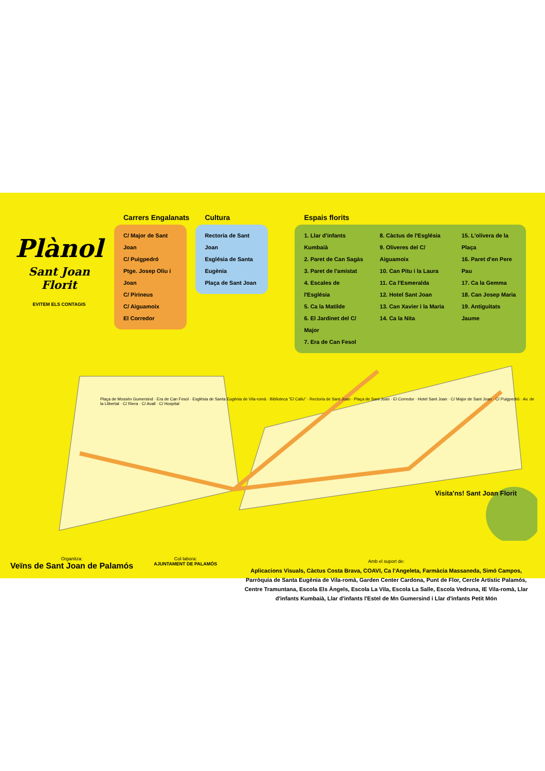Plànol
Sant Joan Florit
EVITEM ELS CONTAGIS
Carrers Engalanats
C/ Major de Sant Joan
C/ Puigpedró
Ptge. Josep Oliu i Joan
C/ Pirineus
C/ Aiguamoix
El Corredor
Cultura
Rectoria de Sant Joan
Església de Santa Eugènia
Plaça de Sant Joan
Espais florits
1. Llar d'infants Kumbaià
2. Paret de Can Sagàs
3. Paret de l'amistat
4. Escales de l'Església
5. Ca la Matilde
6. El Jardinet del C/ Major
7. Era de Can Fesol
8. Càctus de l'Església
9. Oliveres del C/ Aiguamoix
10. Can Pitu i la Laura
11. Ca l'Esmeralda
12. Hotel Sant Joan
13. Can Xavier i la Maria
14. Ca la Nita
15. L'olivera de la Plaça
16. Paret d'en Pere Pau
17. Ca la Gemma
18. Can Josep Maria
19. Antiguitats Jaume
Plaça de Mossèn Gumersind · Era de Can Fesol · Església de Santa Eugènia de Vila-romà · Biblioteca "El Caliu" · Rectoria de Sant Joan · Plaça de Sant Joan · El Corredor · Hotel Sant Joan · C/ Major de Sant Joan · C/ Puigpedró · Av. de la Llibertat · C/ Riera · C/ Avall · C/ Hospital
Visita'ns! Sant Joan Florit
Organitza:
Veïns de Sant Joan de Palamós
Col·labora:
AJUNTAMENT DE PALAMÓS
Amb el suport de:
Aplicacions Visuals, Càctus Costa Brava, COAVI, Ca l'Angeleta, Farmàcia Massaneda, Simó Campos, Parròquia de Santa Eugènia de Vila-romà, Garden Center Cardona, Punt de Flor, Cercle Artístic Palamós, Centre Tramuntana, Escola Els Àngels, Escola La Vila, Escola La Salle, Escola Vedruna, IE Vila-romà, Llar d'infants Kumbaià, Llar d'infants l'Estel de Mn Gumersind i Llar d'infants Petit Món